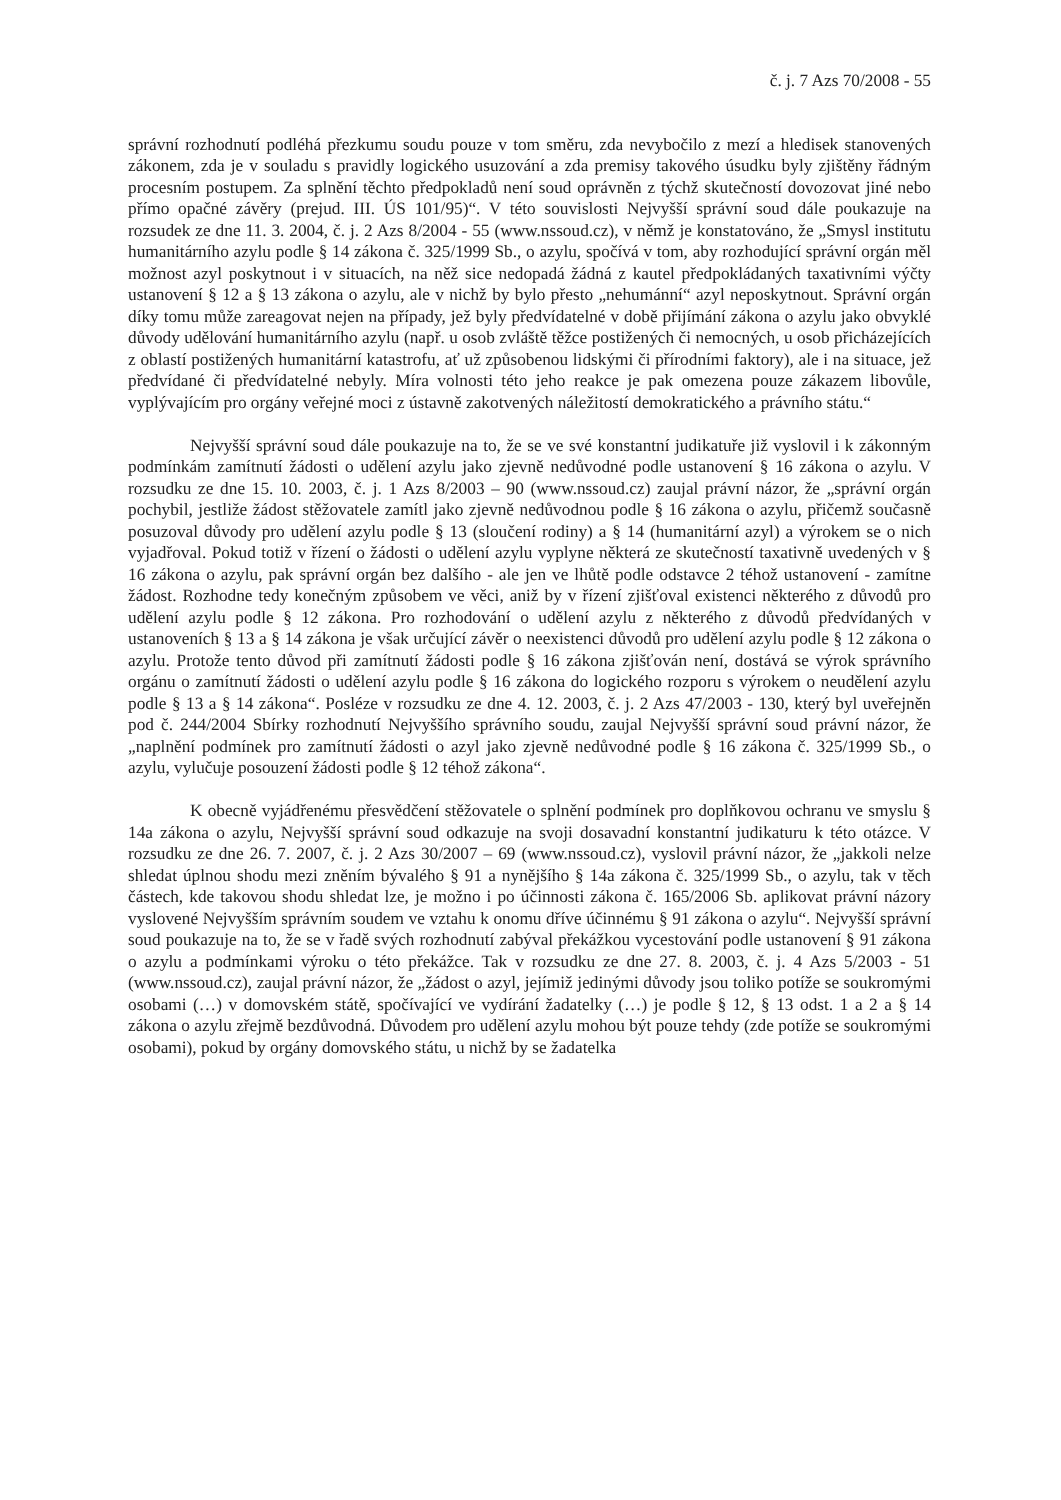č. j. 7 Azs 70/2008 - 55
správní rozhodnutí podléhá přezkumu soudu pouze v tom směru, zda nevybočilo z mezí a hledisek stanovených zákonem, zda je v souladu s pravidly logického usuzování a zda premisy takového úsudku byly zjištěny řádným procesním postupem. Za splnění těchto předpokladů není soud oprávněn z týchž skutečností dovozovat jiné nebo přímo opačné závěry (prejud. III. ÚS 101/95)“. V této souvislosti Nejvyšší správní soud dále poukazuje na rozsudek ze dne 11. 3. 2004, č. j. 2 Azs 8/2004 - 55 (www.nssoud.cz), v němž je konstatováno, že „Smysl institutu humanitárního azylu podle § 14 zákona č. 325/1999 Sb., o azylu, spočívá v tom, aby rozhodující správní orgán měl možnost azyl poskytnout i v situacích, na něž sice nedopadá žádná z kautel předpokládaných taxativními výčty ustanovení § 12 a § 13 zákona o azylu, ale v nichž by bylo přesto „nehumánní“ azyl neposkytnout. Správní orgán díky tomu může zareagovat nejen na případy, jež byly předvídatelné v době přijímání zákona o azylu jako obvyklé důvody udělování humanitárního azylu (např. u osob zvláště těžce postižených či nemocných, u osob přicházejících z oblastí postižených humanitární katastrofu, ať už způsobenou lidskými či přírodními faktory), ale i na situace, jež předvídané či předvídatelné nebyly. Míra volnosti této jeho reakce je pak omezena pouze zákazem libovůle, vyplývajícím pro orgány veřejné moci z ústavně zakotvených náležitostí demokratického a právního státu.“
Nejvyšší správní soud dále poukazuje na to, že se ve své konstantní judikatuře již vyslovil i k zákonným podmínkám zamítnutí žádosti o udělení azylu jako zjevně nedůvodné podle ustanovení § 16 zákona o azylu. V rozsudku ze dne 15. 10. 2003, č. j. 1 Azs 8/2003 – 90 (www.nssoud.cz) zaujal právní názor, že „správní orgán pochybil, jestliže žádost stěžovatele zamítl jako zjevně nedůvodnou podle § 16 zákona o azylu, přičemž současně posuzoval důvody pro udělení azylu podle § 13 (sloučení rodiny) a § 14 (humanitární azyl) a výrokem se o nich vyjadřoval. Pokud totiž v řízení o žádosti o udělení azylu vyplyne některá ze skutečností taxativně uvedených v § 16 zákona o azylu, pak správní orgán bez dalšího - ale jen ve lhůtě podle odstavce 2 téhož ustanovení - zamítne žádost. Rozhodne tedy konečným způsobem ve věci, aniž by v řízení zjišťoval existenci některého z důvodů pro udělení azylu podle § 12 zákona. Pro rozhodování o udělení azylu z některého z důvodů předvídaných v ustanoveních § 13 a § 14 zákona je však určující závěr o neexistenci důvodů pro udělení azylu podle § 12 zákona o azylu. Protože tento důvod při zamítnutí žádosti podle § 16 zákona zjišťován není, dostává se výrok správního orgánu o zamítnutí žádosti o udělení azylu podle § 16 zákona do logického rozporu s výrokem o neudělení azylu podle § 13 a § 14 zákona“. Posléze v rozsudku ze dne 4. 12. 2003, č. j. 2 Azs 47/2003 - 130, který byl uveřejněn pod č. 244/2004 Sbírky rozhodnutí Nejvyššího správního soudu, zaujal Nejvyšší správní soud právní názor, že „naplnění podmínek pro zamítnutí žádosti o azyl jako zjevně nedůvodné podle § 16 zákona č. 325/1999 Sb., o azylu, vylučuje posouzení žádosti podle § 12 téhož zákona“.
K obecně vyjádřenému přesvědčení stěžovatele o splnění podmínek pro doplňkovou ochranu ve smyslu § 14a zákona o azylu, Nejvyšší správní soud odkazuje na svoji dosavadní konstantní judikaturu k této otázce. V rozsudku ze dne 26. 7. 2007, č. j. 2 Azs 30/2007 – 69 (www.nssoud.cz), vyslovil právní názor, že „jakkoli nelze shledat úplnou shodu mezi zněním bývalého § 91 a nynějšího § 14a zákona č. 325/1999 Sb., o azylu, tak v těch částech, kde takovou shodu shledat lze, je možno i po účinnosti zákona č. 165/2006 Sb. aplikovat právní názory vyslovené Nejvyšším správním soudem ve vztahu k onomu dříve účinnému § 91 zákona o azylu“. Nejvyšší správní soud poukazuje na to, že se v řadě svých rozhodnutí zabýval překážkou vycestování podle ustanovení § 91 zákona o azylu a podmínkami výroku o této překážce. Tak v rozsudku ze dne 27. 8. 2003, č. j. 4 Azs 5/2003 - 51 (www.nssoud.cz), zaujal právní názor, že „žádost o azyl, jejímiž jedinými důvody jsou toliko potíže se soukromými osobami (…) v domovském státě, spočívající ve vydírání žadatelky (…) je podle § 12, § 13 odst. 1 a 2 a § 14 zákona o azylu zřejmě bezdůvodná. Důvodem pro udělení azylu mohou být pouze tehdy (zde potíže se soukromými osobami), pokud by orgány domovského státu, u nichž by se žadatelka